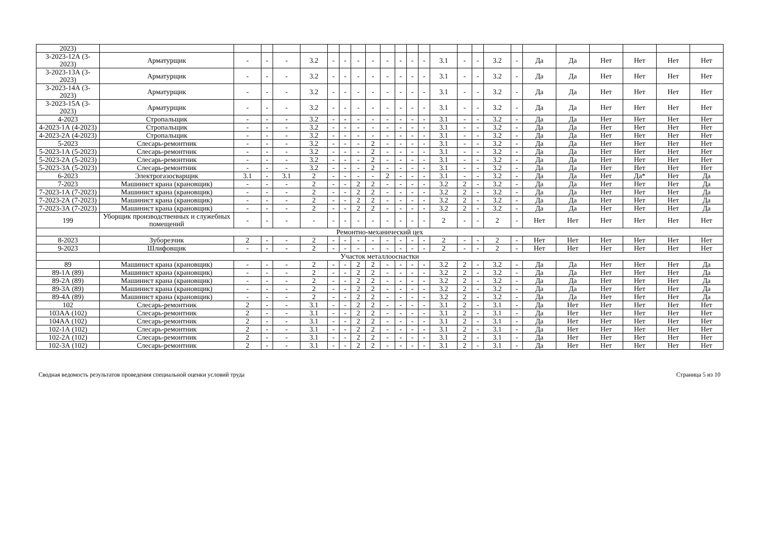| 2023) | | | | | | | | | | | | | | | | | | | | | | | | |
| 3-2023-12А (3-2023) | Арматурщик | - | - | - | 3.2 | - | - | - | - | - | - | - | - | 3.1 | - | - | 3.2 | - | Да | Да | Нет | Нет | Нет | Нет |
| 3-2023-13А (3-2023) | Арматурщик | - | - | - | 3.2 | - | - | - | - | - | - | - | - | 3.1 | - | - | 3.2 | - | Да | Да | Нет | Нет | Нет | Нет |
| 3-2023-14А (3-2023) | Арматурщик | - | - | - | 3.2 | - | - | - | - | - | - | - | - | 3.1 | - | - | 3.2 | - | Да | Да | Нет | Нет | Нет | Нет |
| 3-2023-15А (3-2023) | Арматурщик | - | - | - | 3.2 | - | - | - | - | - | - | - | - | 3.1 | - | - | 3.2 | - | Да | Да | Нет | Нет | Нет | Нет |
| 4-2023 | Стропальщик | - | - | - | 3.2 | - | - | - | - | - | - | - | - | 3.1 | - | - | 3.2 | - | Да | Да | Нет | Нет | Нет | Нет |
| 4-2023-1А (4-2023) | Стропальщик | - | - | - | 3.2 | - | - | - | - | - | - | - | - | 3.1 | - | - | 3.2 | - | Да | Да | Нет | Нет | Нет | Нет |
| 4-2023-2А (4-2023) | Стропальщик | - | - | - | 3.2 | - | - | - | - | - | - | - | - | 3.1 | - | - | 3.2 | - | Да | Да | Нет | Нет | Нет | Нет |
| 5-2023 | Слесарь-ремонтник | - | - | - | 3.2 | - | - | - | 2 | - | - | - | - | 3.1 | - | - | 3.2 | - | Да | Да | Нет | Нет | Нет | Нет |
| 5-2023-1А (5-2023) | Слесарь-ремонтник | - | - | - | 3.2 | - | - | - | 2 | - | - | - | - | 3.1 | - | - | 3.2 | - | Да | Да | Нет | Нет | Нет | Нет |
| 5-2023-2А (5-2023) | Слесарь-ремонтник | - | - | - | 3.2 | - | - | - | 2 | - | - | - | - | 3.1 | - | - | 3.2 | - | Да | Да | Нет | Нет | Нет | Нет |
| 5-2023-3А (5-2023) | Слесарь-ремонтник | - | - | - | 3.2 | - | - | - | 2 | - | - | - | - | 3.1 | - | - | 3.2 | - | Да | Да | Нет | Нет | Нет | Нет |
| 6-2023 | Электрогазосварщик | 3.1 | - | 3.1 | 2 | - | - | - | - | 2 | - | - | - | 3.1 | - | - | 3.2 | - | Да | Да | Нет | Да* | Нет | Да |
| 7-2023 | Машинист крана (крановщик) | - | - | - | 2 | - | - | 2 | 2 | - | - | - | - | 3.2 | 2 | - | 3.2 | - | Да | Да | Нет | Нет | Нет | Да |
| 7-2023-1А (7-2023) | Машинист крана (крановщик) | - | - | - | 2 | - | - | 2 | 2 | - | - | - | - | 3.2 | 2 | - | 3.2 | - | Да | Да | Нет | Нет | Нет | Да |
| 7-2023-2А (7-2023) | Машинист крана (крановщик) | - | - | - | 2 | - | - | 2 | 2 | - | - | - | - | 3.2 | 2 | - | 3.2 | - | Да | Да | Нет | Нет | Нет | Да |
| 7-2023-3А (7-2023) | Машинист крана (крановщик) | - | - | - | 2 | - | - | 2 | 2 | - | - | - | - | 3.2 | 2 | - | 3.2 | - | Да | Да | Нет | Нет | Нет | Да |
| 199 | Уборщик производственных и служебных помещений | - | - | - | - | - | - | - | - | - | - | - | - | 2 | - | - | 2 | - | Нет | Нет | Нет | Нет | Нет | Нет |
| Ремонтно-механический цех | | | | | | | | | | | | | | | | | | | | | | | | |
| 8-2023 | Зуборезчик | 2 | - | - | 2 | - | - | - | - | - | - | - | - | 2 | - | - | 2 | - | Нет | Нет | Нет | Нет | Нет | Нет |
| 9-2023 | Шлифовщик | - | - | - | 2 | - | - | - | - | - | - | - | - | 2 | - | - | 2 | - | Нет | Нет | Нет | Нет | Нет | Нет |
| Участок металлооснастки | | | | | | | | | | | | | | | | | | | | | | | | |
| 89 | Машинист крана (крановщик) | - | - | - | 2 | - | - | 2 | 2 | - | - | - | - | 3.2 | 2 | - | 3.2 | - | Да | Да | Нет | Нет | Нет | Да |
| 89-1А (89) | Машинист крана (крановщик) | - | - | - | 2 | - | - | 2 | 2 | - | - | - | - | 3.2 | 2 | - | 3.2 | - | Да | Да | Нет | Нет | Нет | Да |
| 89-2А (89) | Машинист крана (крановщик) | - | - | - | 2 | - | - | 2 | 2 | - | - | - | - | 3.2 | 2 | - | 3.2 | - | Да | Да | Нет | Нет | Нет | Да |
| 89-3А (89) | Машинист крана (крановщик) | - | - | - | 2 | - | - | 2 | 2 | - | - | - | - | 3.2 | 2 | - | 3.2 | - | Да | Да | Нет | Нет | Нет | Да |
| 89-4А (89) | Машинист крана (крановщик) | - | - | - | 2 | - | - | 2 | 2 | - | - | - | - | 3.2 | 2 | - | 3.2 | - | Да | Да | Нет | Нет | Нет | Да |
| 102 | Слесарь-ремонтник | 2 | - | - | 3.1 | - | - | 2 | 2 | - | - | - | - | 3.1 | 2 | - | 3.1 | - | Да | Нет | Нет | Нет | Нет | Нет |
| 103АА (102) | Слесарь-ремонтник | 2 | - | - | 3.1 | - | - | 2 | 2 | - | - | - | - | 3.1 | 2 | - | 3.1 | - | Да | Нет | Нет | Нет | Нет | Нет |
| 104АА (102) | Слесарь-ремонтник | 2 | - | - | 3.1 | - | - | 2 | 2 | - | - | - | - | 3.1 | 2 | - | 3.1 | - | Да | Нет | Нет | Нет | Нет | Нет |
| 102-1А (102) | Слесарь-ремонтник | 2 | - | - | 3.1 | - | - | 2 | 2 | - | - | - | - | 3.1 | 2 | - | 3.1 | - | Да | Нет | Нет | Нет | Нет | Нет |
| 102-2А (102) | Слесарь-ремонтник | 2 | - | - | 3.1 | - | - | 2 | 2 | - | - | - | - | 3.1 | 2 | - | 3.1 | - | Да | Нет | Нет | Нет | Нет | Нет |
| 102-3А (102) | Слесарь-ремонтник | 2 | - | - | 3.1 | - | - | 2 | 2 | - | - | - | - | 3.1 | 2 | - | 3.1 | - | Да | Нет | Нет | Нет | Нет | Нет |
Сводная ведомость результатов проведения специальной оценки условий труда Страница 5 из 10